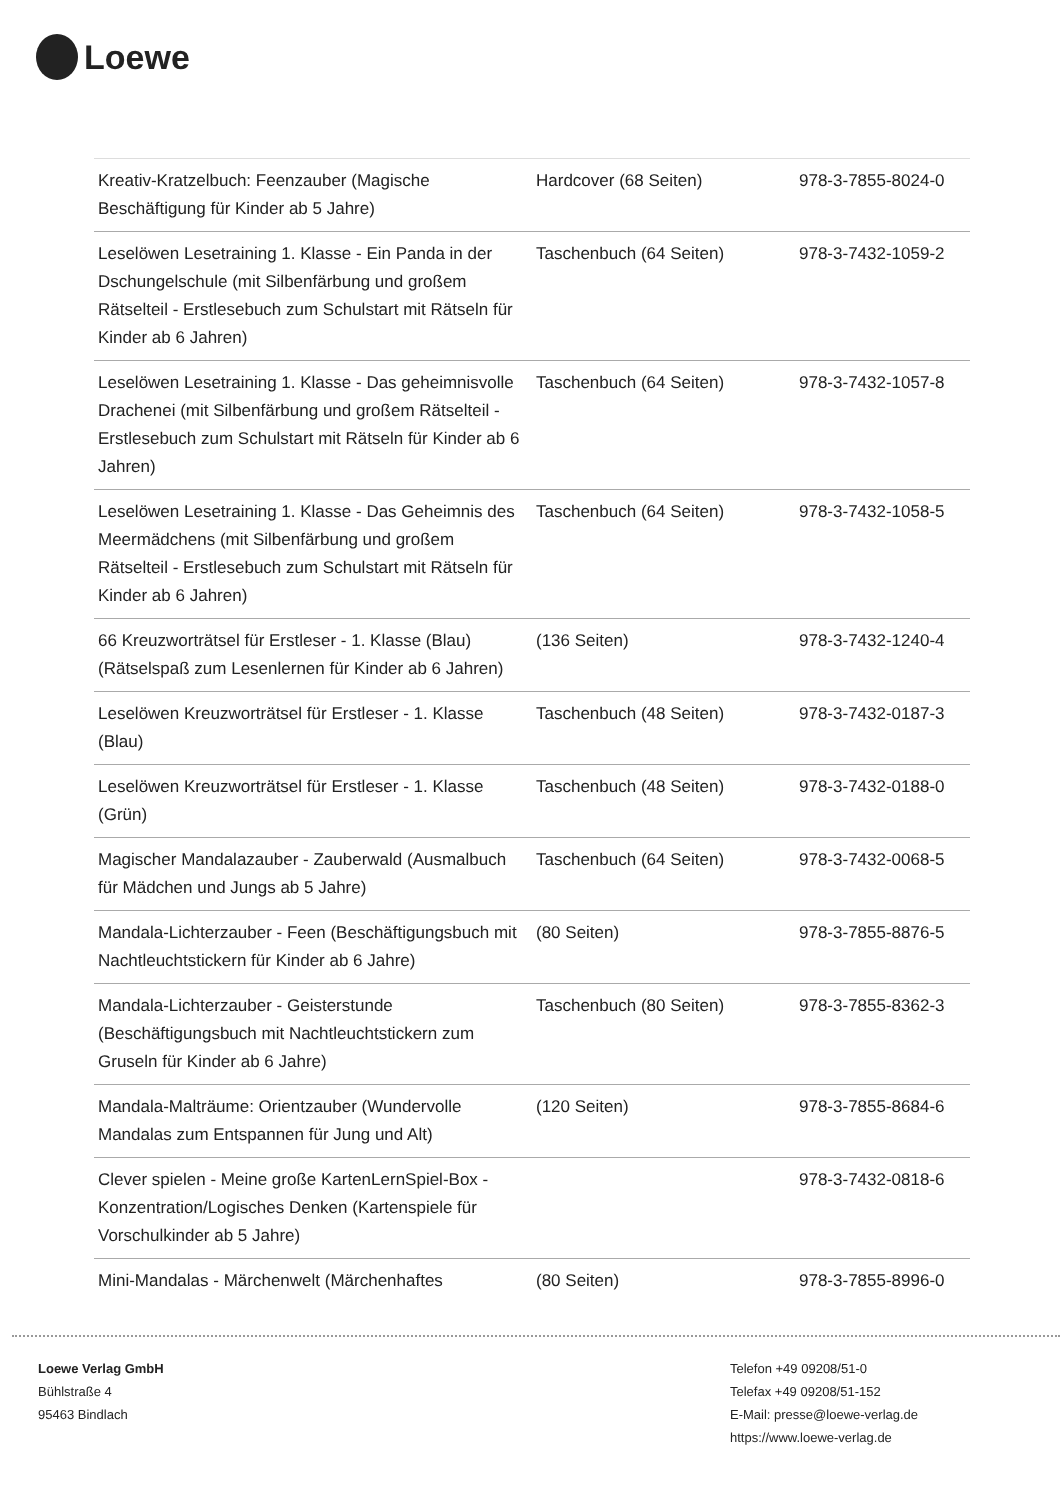Loewe
| Kreativ-Kratzelbuch: Feenzauber (Magische Beschäftigung für Kinder ab 5 Jahre) | Hardcover (68 Seiten) | 978-3-7855-8024-0 |
| Leselöwen Lesetraining 1. Klasse - Ein Panda in der Dschungelschule (mit Silbenfärbung und großem Rätselteil - Erstlesebuch zum Schulstart mit Rätseln für Kinder ab 6 Jahren) | Taschenbuch (64 Seiten) | 978-3-7432-1059-2 |
| Leselöwen Lesetraining 1. Klasse - Das geheimnisvolle Drachenei (mit Silbenfärbung und großem Rätselteil - Erstlesebuch zum Schulstart mit Rätseln für Kinder ab 6 Jahren) | Taschenbuch (64 Seiten) | 978-3-7432-1057-8 |
| Leselöwen Lesetraining 1. Klasse - Das Geheimnis des Meermädchens (mit Silbenfärbung und großem Rätselteil - Erstlesebuch zum Schulstart mit Rätseln für Kinder ab 6 Jahren) | Taschenbuch (64 Seiten) | 978-3-7432-1058-5 |
| 66 Kreuzworträtsel für Erstleser - 1. Klasse (Blau) (Rätselspaß zum Lesenlernen für Kinder ab 6 Jahren) | (136 Seiten) | 978-3-7432-1240-4 |
| Leselöwen Kreuzworträtsel für Erstleser - 1. Klasse (Blau) | Taschenbuch (48 Seiten) | 978-3-7432-0187-3 |
| Leselöwen Kreuzworträtsel für Erstleser - 1. Klasse (Grün) | Taschenbuch (48 Seiten) | 978-3-7432-0188-0 |
| Magischer Mandalazauber - Zauberwald (Ausmalbuch für Mädchen und Jungs ab 5 Jahre) | Taschenbuch (64 Seiten) | 978-3-7432-0068-5 |
| Mandala-Lichterzauber - Feen (Beschäftigungsbuch mit Nachtleuchtstickern für Kinder ab 6 Jahre) | (80 Seiten) | 978-3-7855-8876-5 |
| Mandala-Lichterzauber - Geisterstunde (Beschäftigungsbuch mit Nachtleuchtstickern zum Gruseln für Kinder ab 6 Jahre) | Taschenbuch (80 Seiten) | 978-3-7855-8362-3 |
| Mandala-Malträume: Orientzauber (Wundervolle Mandalas zum Entspannen für Jung und Alt) | (120 Seiten) | 978-3-7855-8684-6 |
| Clever spielen - Meine große KartenLernSpiel-Box - Konzentration/Logisches Denken (Kartenspiele für Vorschulkinder ab 5 Jahre) | | 978-3-7432-0818-6 |
| Mini-Mandalas - Märchenwelt (Märchenhaftes | (80 Seiten) | 978-3-7855-8996-0 |
Loewe Verlag GmbH
Bühlstraße 4
95463 Bindlach
Telefon +49 09208/51-0
Telefax +49 09208/51-152
E-Mail: presse@loewe-verlag.de
https://www.loewe-verlag.de